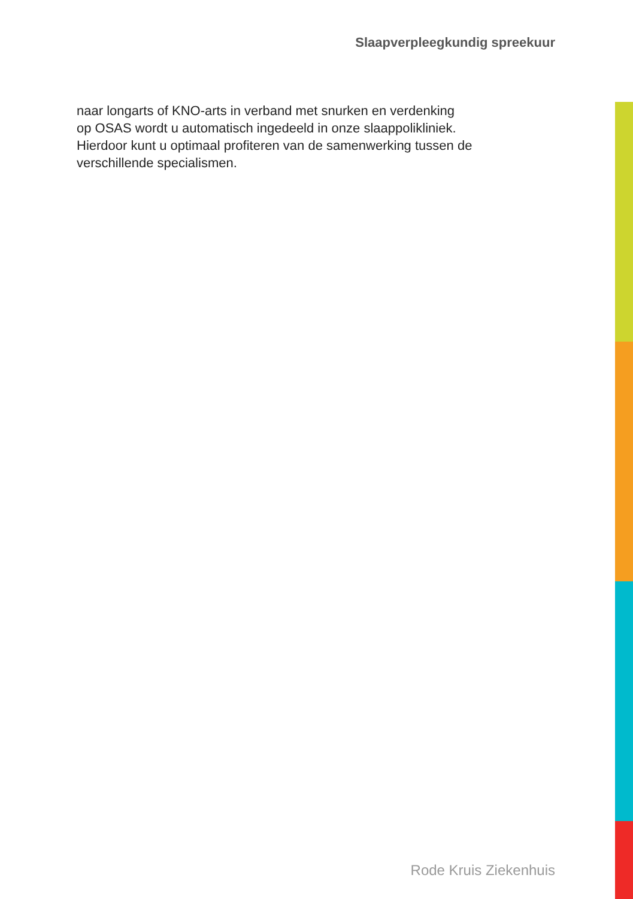Slaapverpleegkundig spreekuur
naar longarts of KNO-arts in verband met snurken en verdenking
op OSAS wordt u automatisch ingedeeld in onze slaappolikliniek.
Hierdoor kunt u optimaal profiteren van de samenwerking tussen de
verschillende specialismen.
Rode Kruis Ziekenhuis